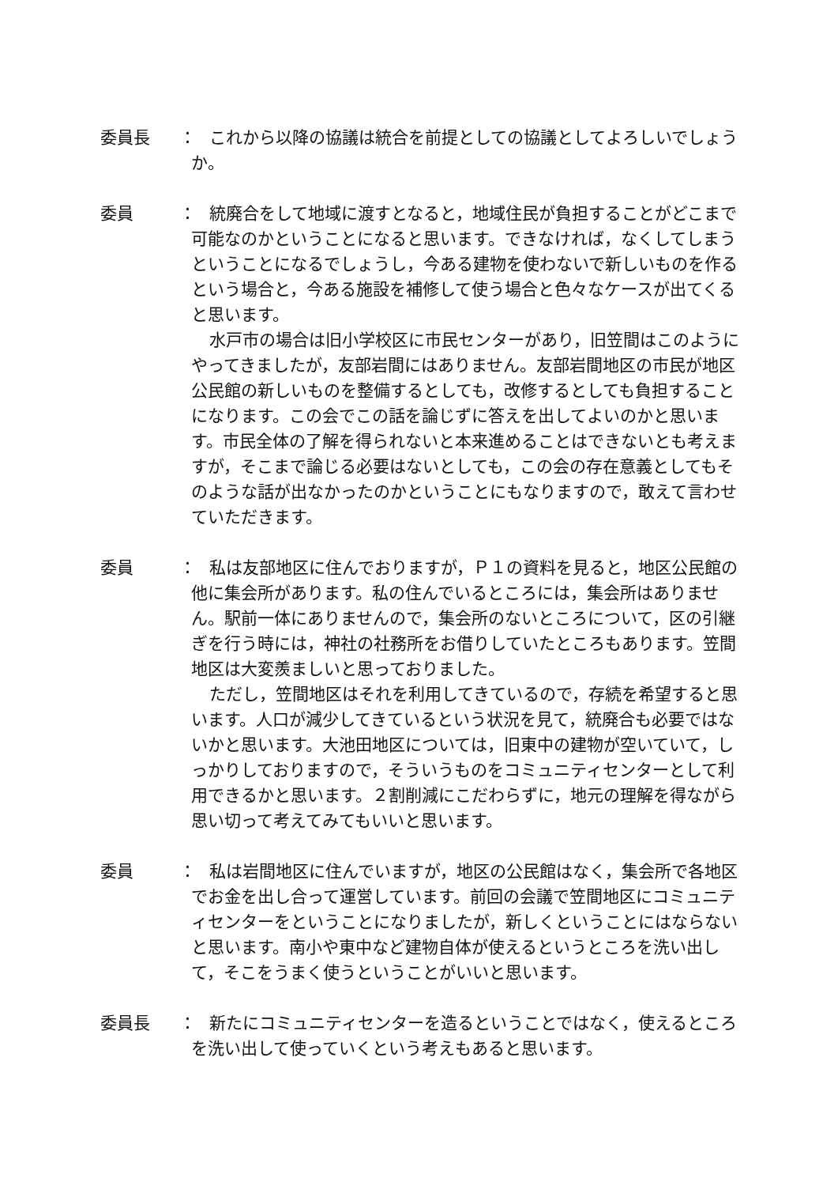委員長 ：
これから以降の協議は統合を前提としての協議としてよろしいでしょうか。
委員 ：
統廃合をして地域に渡すとなると，地域住民が負担することがどこまで可能なのかということになると思います。できなければ，なくしてしまうということになるでしょうし，今ある建物を使わないで新しいものを作るという場合と，今ある施設を補修して使う場合と色々なケースが出てくると思います。
水戸市の場合は旧小学校区に市民センターがあり，旧笠間はこのようにやってきましたが，友部岩間にはありません。友部岩間地区の市民が地区公民館の新しいものを整備するとしても，改修するとしても負担することになります。この会でこの話を論じずに答えを出してよいのかと思います。市民全体の了解を得られないと本来進めることはできないとも考えますが，そこまで論じる必要はないとしても，この会の存在意義としてもそのような話が出なかったのかということにもなりますので，敢えて言わせていただきます。
委員 ：
私は友部地区に住んでおりますが，Ｐ１の資料を見ると，地区公民館の他に集会所があります。私の住んでいるところには，集会所はありません。駅前一体にありませんので，集会所のないところについて，区の引継ぎを行う時には，神社の社務所をお借りしていたところもあります。笠間地区は大変羨ましいと思っておりました。
ただし，笠間地区はそれを利用してきているので，存続を希望すると思います。人口が減少してきているという状況を見て，統廃合も必要ではないかと思います。大池田地区については，旧東中の建物が空いていて，しっかりしておりますので，そういうものをコミュニティセンターとして利用できるかと思います。２割削減にこだわらずに，地元の理解を得ながら思い切って考えてみてもいいと思います。
委員 ：
私は岩間地区に住んでいますが，地区の公民館はなく，集会所で各地区でお金を出し合って運営しています。前回の会議で笠間地区にコミュニティセンターをということになりましたが，新しくということにはならないと思います。南小や東中など建物自体が使えるというところを洗い出して，そこをうまく使うということがいいと思います。
委員長 ：
新たにコミュニティセンターを造るということではなく，使えるところを洗い出して使っていくという考えもあると思います。